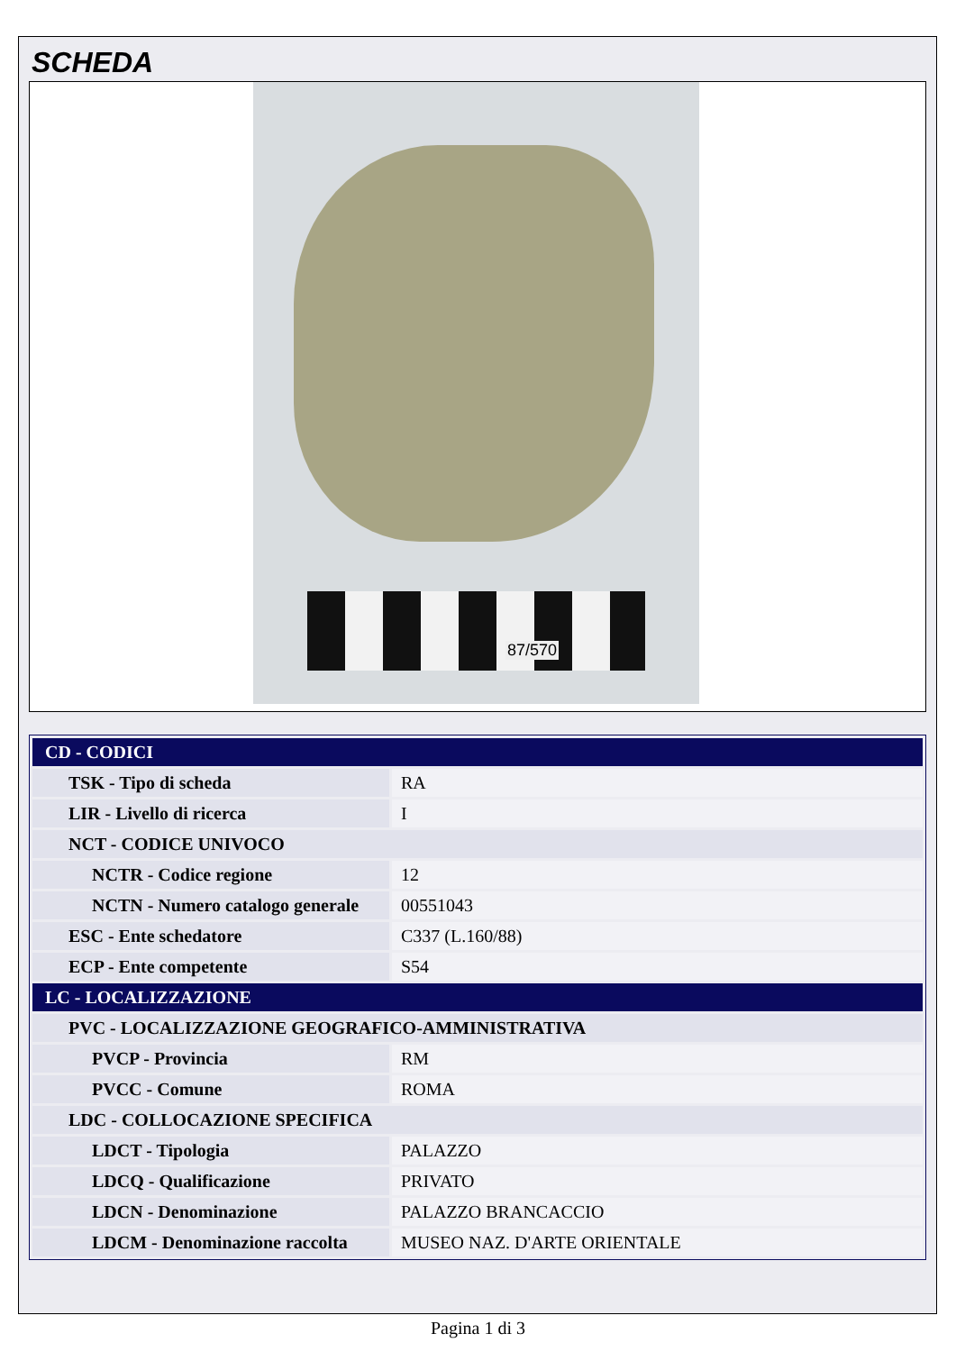SCHEDA
87/570
| CD - CODICI | |
| TSK - Tipo di scheda | RA |
| LIR - Livello di ricerca | I |
| NCT - CODICE UNIVOCO | |
| NCTR - Codice regione | 12 |
| NCTN - Numero catalogo generale | 00551043 |
| ESC - Ente schedatore | C337 (L.160/88) |
| ECP - Ente competente | S54 |
| LC - LOCALIZZAZIONE | |
| PVC - LOCALIZZAZIONE GEOGRAFICO-AMMINISTRATIVA | |
| PVCP - Provincia | RM |
| PVCC - Comune | ROMA |
| LDC - COLLOCAZIONE SPECIFICA | |
| LDCT - Tipologia | PALAZZO |
| LDCQ - Qualificazione | PRIVATO |
| LDCN - Denominazione | PALAZZO BRANCACCIO |
| LDCM - Denominazione raccolta | MUSEO NAZ. D'ARTE ORIENTALE |
Pagina 1 di 3